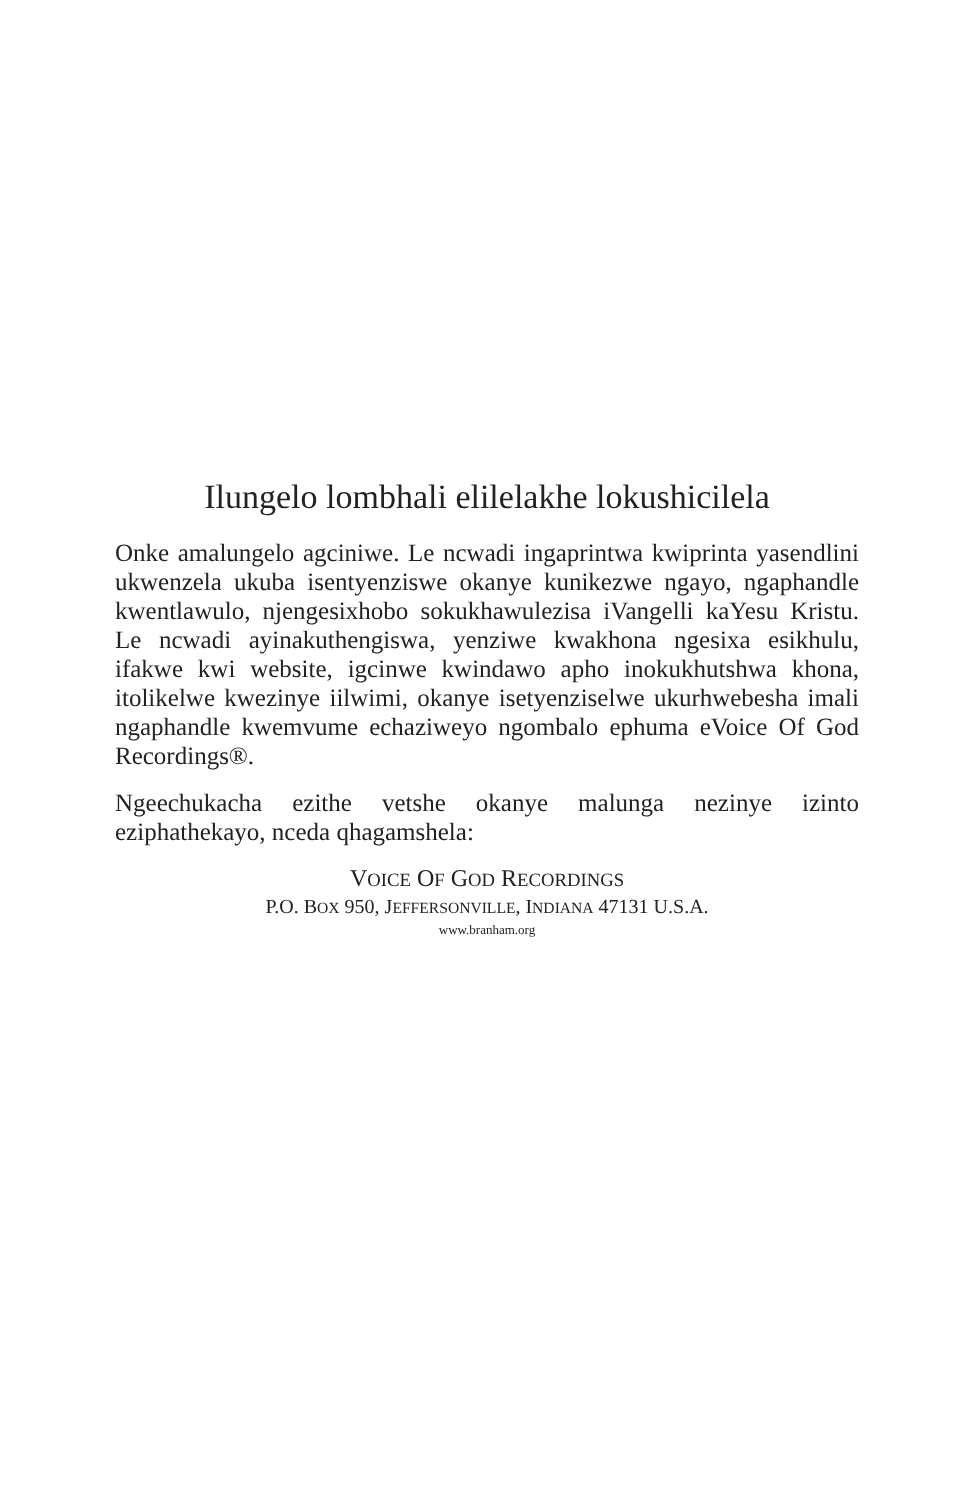Ilungelo lombhali elilelakhe lokushicilela
Onke amalungelo agciniwe. Le ncwadi ingaprintwa kwiprinta yasendlini ukwenzela ukuba isentyenziswe okanye kunikezwe ngayo, ngaphandle kwentlawulo, njengesixhobo sokukhawulezisa iVangelli kaYesu Kristu. Le ncwadi ayinakuthengiswa, yenziwe kwakhona ngesixa esikhulu, ifakwe kwi website, igcinwe kwindawo apho inokukhutshwa khona, itolikelwe kwezinye iilwimi, okanye isetyenziselwe ukurhwebesha imali ngaphandle kwemvume echaziweyo ngombalo ephuma eVoice Of God Recordings®.
Ngeechukacha ezithe vetshe okanye malunga nezinye izinto eziphathekayo, nceda qhagamshela:
VOICE OF GOD RECORDINGS
P.O. BOX 950, JEFFERSONVILLE, INDIANA 47131 U.S.A.
www.branham.org